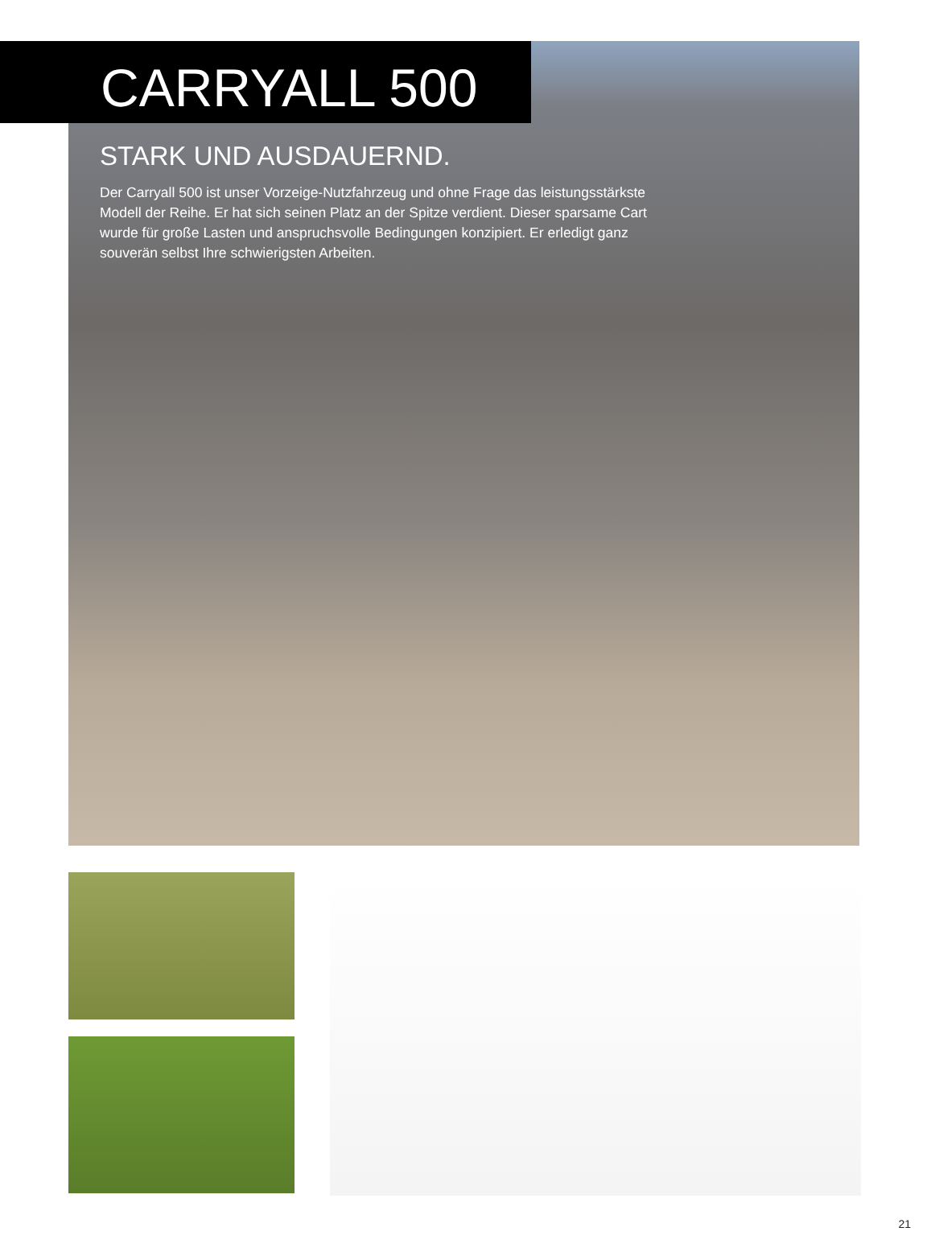CARRYALL 500
STARK UND AUSDAUERND.
Der Carryall 500 ist unser Vorzeige-Nutzfahrzeug und ohne Frage das leistungsstärkste Modell der Reihe. Er hat sich seinen Platz an der Spitze verdient. Dieser sparsame Cart wurde für große Lasten und anspruchsvolle Bedingungen konzipiert. Er erledigt ganz souverän selbst Ihre schwierigsten Arbeiten.
21